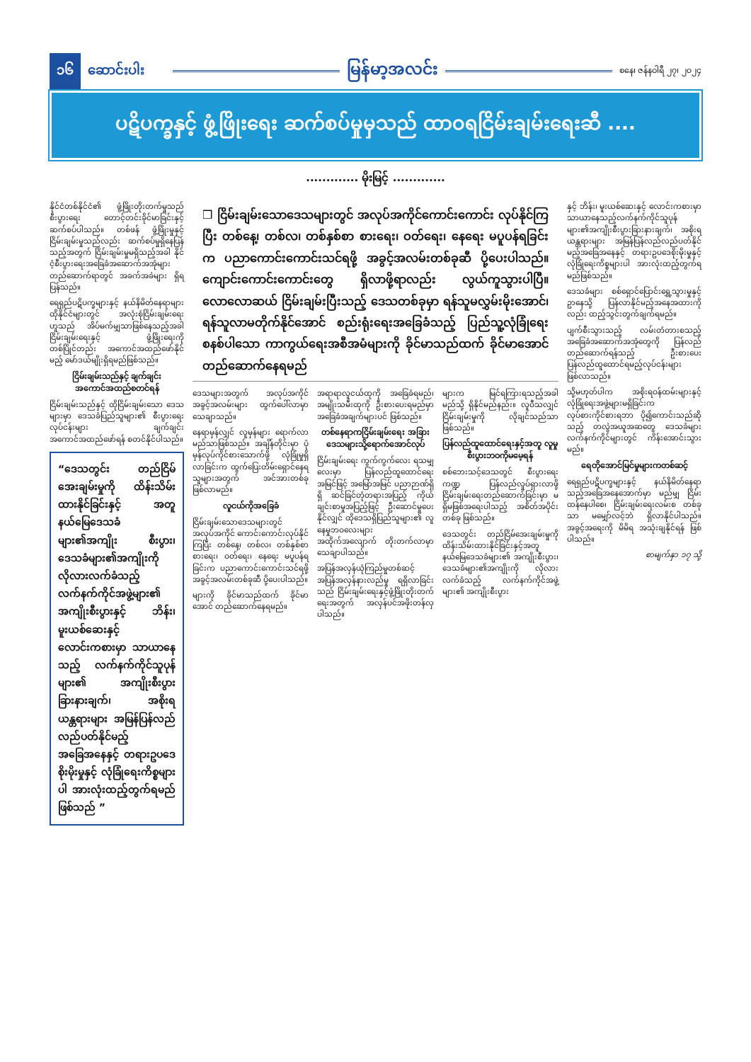၁၆ ဆောင်းပါး မြန်မာ့အလင်း စနေ၊ ဇန်နဝါရီ ၂၇၊ ၂၀၂၄
ပဋိပက္ခနှင့် ဖွံ့ဖြိုးရေး ဆက်စပ်မှုမှသည် ထာဝရငြိမ်းချမ်းရေးဆီ ....
............. မိုးမြင့် .............
နိုင်ငံတစ်နိုင်ငံ၏ ဖွံ့ဖြိုးတိုးတက်မှုသည် စီးပွားရေး တောင့်တင်းခိုင်မာခြင်းနှင့် ဆက်စပ်ပါသည်။ တစ်ဖန် ဖွံ့ဖြိုးမှုနှင့် ငြိမ်းချမ်းမှုသည်လည်း ဆက်စပ်မှုရှိနေပြန်သည့်အတွက် ငြိမ်းချမ်းမှုမရှိသည့်အခါ နိုင်ငံ့စီးပွားရေးအခြေခံအဆောက်အအုံများတည်ဆောက်ရာတွင် အခက်အခဲများ ရှိရပြန်သည်။
ရေရှည်ပဋိပက္ခများနှင့် နယ်နိမိတ်နေရာများ ထိုနိုင်ငံများတွင် အလုံးစုံငြိမ်းချမ်းရေးဟူသည် အိပ်မက်မျှသာဖြစ်နေသည့်အခါ ငြိမ်းချမ်းရေးနှင့် ဖွံ့ဖြိုးရေးကို တစ်ပြိုင်တည်း အကောင်အထည်ဖော်နိုင်မည့် မော်ဒယ်မျိုးရှိရမည်ဖြစ်သည်။
ငြိမ်းချမ်းသည်နှင့် ချက်ချင်း အကောင်အထည်စတင်ရန်
ငြိမ်းချမ်းသည်နှင့် ထိုငြိမ်းချမ်းသော ဒေသများမှာ ဒေသခံပြည်သူများ၏ စီးပွားရေးလုပ်ငန်းများ ချက်ချင်းအကောင်အထည်ဖော်ရန် စတင်နိုင်ပါသည်။
“ဒေသတွင်း တည်ငြိမ်အေးချမ်းမှုကို ထိန်းသိမ်းထားနိုင်ခြင်းနှင့် အတူ နယ်မြေဒေသခံများ၏အကျိုး စီးပွား၊ ဒေသခံများ၏အကျိုးကို လိုလားလက်ခံသည့် လက်နက်ကိုင်အဖွဲ့များ၏ အကျိုးစီးပွားနှင့် ဘိန်း၊ မူးယစ်ဆေးနှင့် လောင်းကစားမှာ သာယာနေသည့် လက်နက်ကိုင်သူပုန်များ၏ အကျိုးစီးပွားခြားနားချက်၊ အစိုးရ ယန္တရားများ အမြန်ပြန်လည် လည်ပတ်နိုင်မည့်အခြေအနေနှင့် တရားဥပဒေစိုးမိုးမှုနှင့် လုံခြုံရေးကိစ္စများပါ အားလုံးထည့်တွက်ရမည်ဖြစ်သည် ”
❒ ငြိမ်းချမ်းသောဒေသများတွင် အလုပ်အကိုင်ကောင်းကောင်း လုပ်နိုင်ကြပြီး တစ်နေ့၊ တစ်လ၊ တစ်နှစ်စာ စားရေး၊ ဝတ်ရေး၊ နေရေး မပူပန်ရခြင်းက ပညာကောင်းကောင်းသင်ရဖို့ အခွင့်အလမ်းတစ်ခုဆီ ပို့ပေးပါသည်။ ကျောင်းကောင်းကောင်းတွေ ရှိလာဖို့ရာလည်း လွယ်ကူသွားပါပြီ။ လောလောဆယ် ငြိမ်းချမ်းပြီးသည့် ဒေသတစ်ခုမှာ ရန်သူမလွှမ်းမိုးအောင်၊ ရန်သူလာမတိုက်နိုင်အောင် စည်းရုံးရေးအခြေခံသည့် ပြည်သူ့လုံခြုံရေးစနစ်ပါသော ကာကွယ်ရေးအစီအမံများကို ခိုင်မာသည်ထက် ခိုင်မာအောင် တည်ဆောက်နေရမည်
ဒေသများအတွက် အလုပ်အကိုင်အခွင့်အလမ်းများ ထွက်ပေါ်လာမှာ သေချာသည်။
နေရာမှန်လျှင် လူမှန်များ ရောက်လာမည်သာဖြစ်သည်။ အချိန်တိုင်းမှာ ပုံမှန်လုပ်ကိုင်စားသောက်ဖို့ လုံခြုံမှုရှိလာခြင်းက ထွက်ပြေးတိမ်းရှောင်နေရသူများအတွက် အင်အားတစ်ခုဖြစ်လာမည်။
လူငယ်ကိုအခြေခံ
ငြိမ်းချမ်းသောဒေသများတွင် အလုပ်အကိုင် ကောင်းကောင်းလုပ်နိုင်ကြပြီး တစ်နေ့၊ တစ်လ၊ တစ်နှစ်စာ စားရေး၊ ဝတ်ရေး၊ နေရေး မပူပန်ရခြင်းက ပညာကောင်းကောင်းသင်ရဖို့ အခွင့်အလမ်းတစ်ခုဆီ ပို့ပေးပါသည်။
များကို ခိုင်မာသည်ထက် ခိုင်မာအောင် တည်ဆောက်နေရမည်။
အရာရာလူငယ်ထုကို အခြေခံရမည်၊ အမျိုးသမီးထုကို ဦးစားပေးရမည်မှာ အခြေခံအချက်များပင် ဖြစ်သည်။
တစ်နေရာကငြိမ်းချမ်းရေး အခြားဒေသများသို့ရောက်အောင်လုပ်
ငြိမ်းချမ်းရေး ကွက်ကွက်လေး ရသမျှလေးမှာ ပြန်လည်ထူထောင်ရေး အမြင်ဖြင့် အမြော်အမြင် ပညာဉာဏ်ရှိရှိ ဆင်ခြင်တုံတရားအပြည့် ကိုယ်ချင်းစာမှုအပြည့်ဖြင့် ဦးဆောင်မှုပေးနိုင်လျှင် ထိုဒေသရှိပြည်သူများ၏ လူနေမှုဘဝလေးများ အထိုက်အလျောက် တိုးတက်လာမှာ သေချာပါသည်။
အပြန်အလှန်ယုံကြည်မှုတစ်ဆင့် အပြန်အလှန်နားလည်မှု ရရှိလာခြင်းသည် ငြိမ်းချမ်းရေးနှင့်ဖွံ့ဖြိုးတိုးတက်ရေးအတွက် အလှန်ပင်အဖိုးတန်လှပါသည်။
များက မြင်ရကြားရသည့်အခါ မည်သို့ ရှိနိုင်မည်နည်း။ လူဝီသလျှင် ငြိမ်းချမ်းမှုကို လိုချင်သည်သာဖြစ်သည်။
ပြန်လည်ထူထောင်ရေးနှင့်အတူ လူမှုစီးပွားဘဝကိုမမေ့ရန်
စစ်ဘေးသင့်ဒေသတွင် စီးပွားရေး ကဏ္ဍ ပြန်လည်လှုပ်ရှားလာဖို့ ငြိမ်းချမ်းရေးတည်ဆောက်ခြင်းမှာ မရှိမဖြစ်အရေးပါသည့် အစိတ်အပိုင်းတစ်ခု ဖြစ်သည်။
ဒေသတွင်း တည်ငြိမ်အေးချမ်းမှုကို ထိန်းသိမ်းထားနိုင်ခြင်းနှင့်အတူ နယ်မြေဒေသခံများ၏ အကျိုးစီးပွား၊ ဒေသခံများ၏အကျိုးကို လိုလားလက်ခံသည့် လက်နက်ကိုင်အဖွဲ့များ၏ အကျိုးစီးပွား
နှင့် ဘိန်း၊ မူးယစ်ဆေးနှင့် လောင်းကစားမှာ သာယာနေသည့်လက်နက်ကိုင်သူပုန်များ၏အကျိုးစီးပွားခြားနားချက်၊ အစိုးရ ယန္တရားများ အမြန်ပြန်လည်လည်ပတ်နိုင်မည့်အခြေအနေနှင့် တရားဥပဒေစိုးမိုးမှုနှင့် လုံခြုံရေးကိစ္စများပါ အားလုံးထည့်တွက်ရမည်ဖြစ်သည်။
ဒေသခံများ စစ်ရှောင်ပြောင်းရွှေ့သွားမှုနှင့်ဥာနေသို့ ပြန်လာနိုင်မည့်အနေအထားကိုလည်း ထည့်သွင်းတွက်ချက်ရမည်။
ပျက်စီးသွားသည့် လမ်းတံတားစသည့် အခြေခံအဆောက်အအုံတွေကို ပြန်လည်တည်ဆောက်ရန်သည့် ဦးစားပေး ပြန်လည်ထူထောင်ရမည့်လုပ်ငန်းများ ဖြစ်လာသည်။
သို့မဟုတ်ပါက အစိုးရဝန်ထမ်းများနှင့်လုံခြုံရေးအဖွဲ့များမရှိခြင်းက လုပ်စားကိုင်စားရဘာ ပို၍ကောင်းသည်ဆိုသည့် တလွဲအယူအဆတွေ ဒေသခံများ လက်နက်ကိုင်များတွင် ကိန်းအောင်းသွားမည်။
ရေတိုအောင်မြင်မှုများကတစ်ဆင့်
ရေရှည်ပဋိပက္ခများနှင့် နယ်နိမိတ်နေရာသည့်အခြေအနေအောက်မှာ မည်မျှ ငြိမ်းထန်နေပါစေ၊ ငြိမ်းချမ်းရေးလမ်းစ တစ်ခုသာ မမျှော်လင့်ဘဲ ရှိလာနိုင်ပါသည်။ အခွင့်အရေးကို မိမိရ အသုံးချနိုင်ရန် ဖြစ်ပါသည်။
စာမျက်နှာ ၁၇ သို့